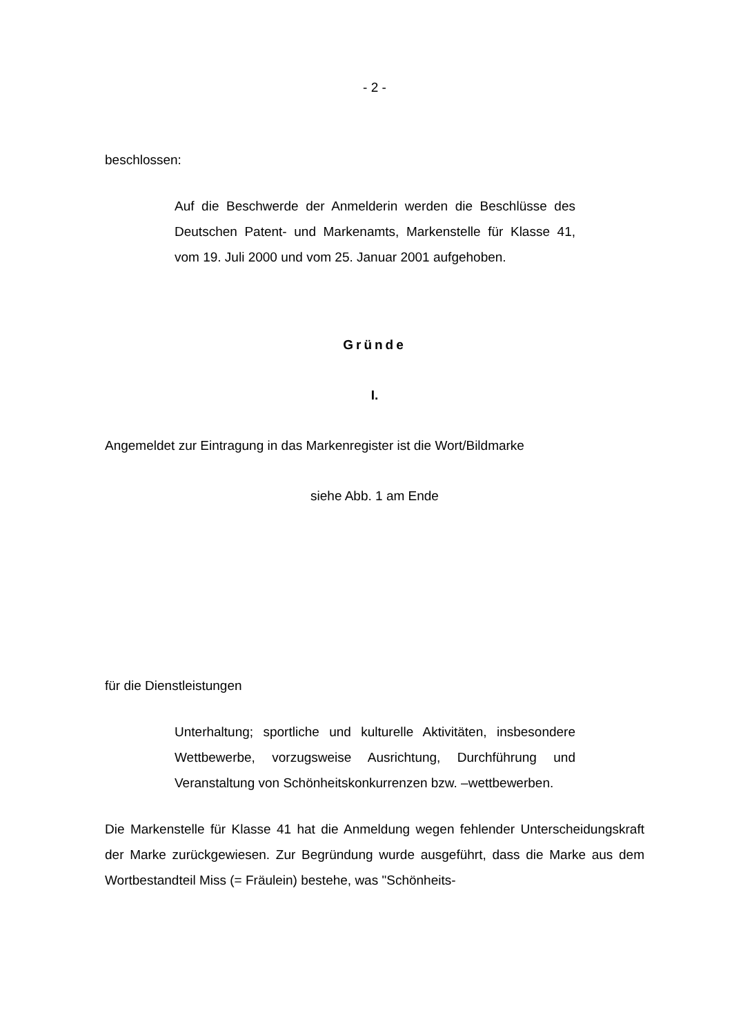- 2 -
beschlossen:
Auf die Beschwerde der Anmelderin werden die Beschlüsse des Deutschen Patent- und Markenamts, Markenstelle für Klasse 41, vom 19. Juli 2000 und vom 25. Januar 2001 aufgehoben.
Gründe
I.
Angemeldet zur Eintragung in das Markenregister ist die Wort/Bildmarke
siehe Abb. 1 am Ende
für die Dienstleistungen
Unterhaltung; sportliche und kulturelle Aktivitäten, insbesondere Wettbewerbe, vorzugsweise Ausrichtung, Durchführung und Veranstaltung von Schönheitskonkurrenzen bzw. –wettbewerben.
Die Markenstelle für Klasse 41 hat die Anmeldung wegen fehlender Unterscheidungskraft der Marke zurückgewiesen. Zur Begründung wurde ausgeführt, dass die Marke aus dem Wortbestandteil Miss (= Fräulein) bestehe, was "Schönheits-